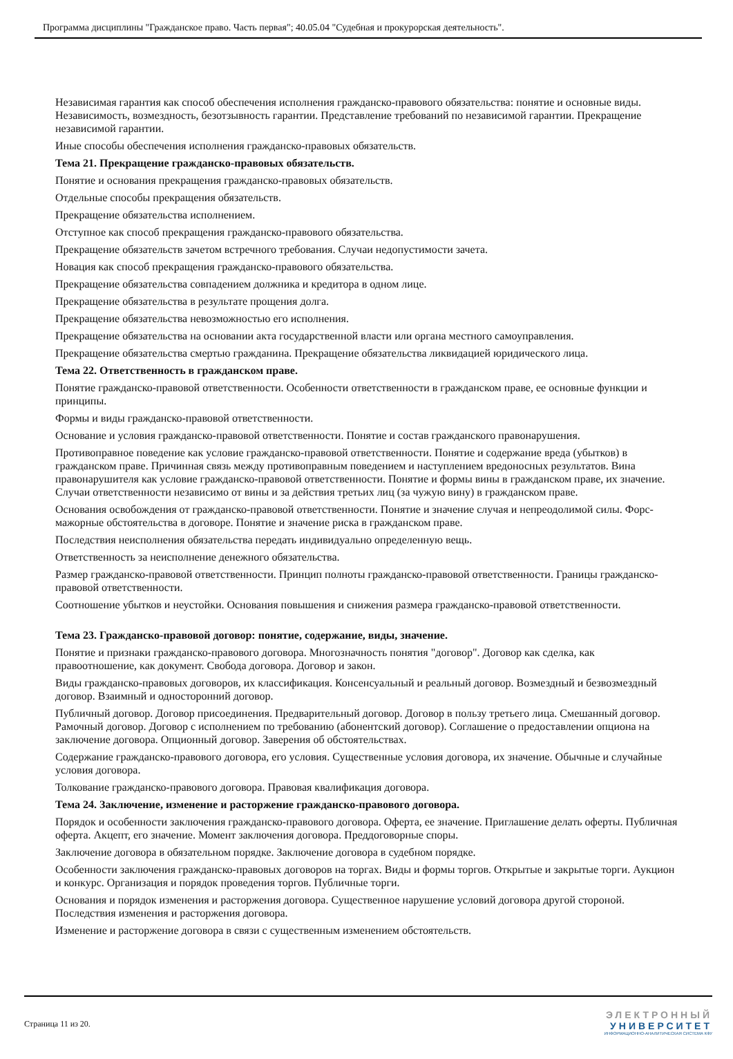Программа дисциплины "Гражданское право. Часть первая"; 40.05.04 "Судебная и прокурорская деятельность".
Независимая гарантия как способ обеспечения исполнения гражданско-правового обязательства: понятие и основные виды. Независимость, возмездность, безотзывность гарантии. Представление требований по независимой гарантии. Прекращение независимой гарантии.
Иные способы обеспечения исполнения гражданско-правовых обязательств.
Тема 21. Прекращение гражданско-правовых обязательств.
Понятие и основания прекращения гражданско-правовых обязательств.
Отдельные способы прекращения обязательств.
Прекращение обязательства исполнением.
Отступное как способ прекращения гражданско-правового обязательства.
Прекращение обязательств зачетом встречного требования. Случаи недопустимости зачета.
Новация как способ прекращения гражданско-правового обязательства.
Прекращение обязательства совпадением должника и кредитора в одном лице.
Прекращение обязательства в результате прощения долга.
Прекращение обязательства невозможностью его исполнения.
Прекращение обязательства на основании акта государственной власти или органа местного самоуправления.
Прекращение обязательства смертью гражданина. Прекращение обязательства ликвидацией юридического лица.
Тема 22. Ответственность в гражданском праве.
Понятие гражданско-правовой ответственности. Особенности ответственности в гражданском праве, ее основные функции и принципы.
Формы и виды гражданско-правовой ответственности.
Основание и условия гражданско-правовой ответственности. Понятие и состав гражданского правонарушения.
Противоправное поведение как условие гражданско-правовой ответственности. Понятие и содержание вреда (убытков) в гражданском праве. Причинная связь между противоправным поведением и наступлением вредоносных результатов. Вина правонарушителя как условие гражданско-правовой ответственности. Понятие и формы вины в гражданском праве, их значение. Случаи ответственности независимо от вины и за действия третьих лиц (за чужую вину) в гражданском праве.
Основания освобождения от гражданско-правовой ответственности. Понятие и значение случая и непреодолимой силы. Форс-мажорные обстоятельства в договоре. Понятие и значение риска в гражданском праве.
Последствия неисполнения обязательства передать индивидуально определенную вещь.
Ответственность за неисполнение денежного обязательства.
Размер гражданско-правовой ответственности. Принцип полноты гражданско-правовой ответственности. Границы гражданско-правовой ответственности.
Соотношение убытков и неустойки. Основания повышения и снижения размера гражданско-правовой ответственности.
Тема 23. Гражданско-правовой договор: понятие, содержание, виды, значение.
Понятие и признаки гражданско-правового договора. Многозначность понятия "договор". Договор как сделка, как правоотношение, как документ. Свобода договора. Договор и закон.
Виды гражданско-правовых договоров, их классификация. Консенсуальный и реальный договор. Возмездный и безвозмездный договор. Взаимный и односторонний договор.
Публичный договор. Договор присоединения. Предварительный договор. Договор в пользу третьего лица. Смешанный договор. Рамочный договор. Договор с исполнением по требованию (абонентский договор). Соглашение о предоставлении опциона на заключение договора. Опционный договор. Заверения об обстоятельствах.
Содержание гражданско-правового договора, его условия. Существенные условия договора, их значение. Обычные и случайные условия договора.
Толкование гражданско-правового договора. Правовая квалификация договора.
Тема 24. Заключение, изменение и расторжение гражданско-правового договора.
Порядок и особенности заключения гражданско-правового договора. Оферта, ее значение. Приглашение делать оферты. Публичная оферта. Акцепт, его значение. Момент заключения договора. Преддоговорные споры.
Заключение договора в обязательном порядке. Заключение договора в судебном порядке.
Особенности заключения гражданско-правовых договоров на торгах. Виды и формы торгов. Открытые и закрытые торги. Аукцион и конкурс. Организация и порядок проведения торгов. Публичные торги.
Основания и порядок изменения и расторжения договора. Существенное нарушение условий договора другой стороной. Последствия изменения и расторжения договора.
Изменение и расторжение договора в связи с существенным изменением обстоятельств.
Страница 11 из 20.
ЭЛЕКТРОННЫЙ
УНИВЕРСИТЕТ
ИНФОРМАЦИОННО-АНАЛИТИЧЕСКАЯ СИСТЕМА КФУ